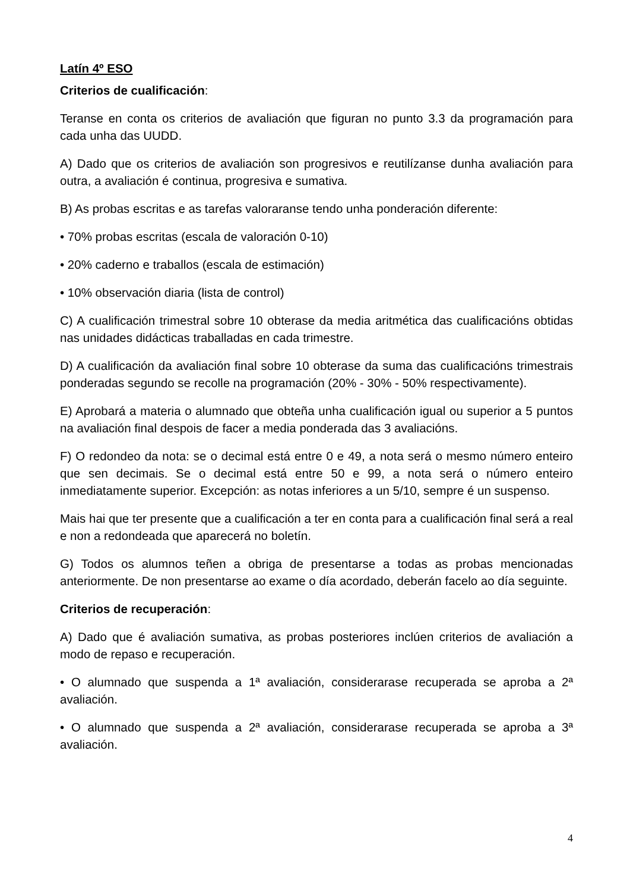Latín 4º ESO
Criterios de cualificación:
Teranse en conta os criterios de avaliación que figuran no punto 3.3 da programación para cada unha das UUDD.
A) Dado que os criterios de avaliación son progresivos e reutilízanse dunha avaliación para outra, a avaliación é continua, progresiva e sumativa.
B) As probas escritas e as tarefas valoraranse tendo unha ponderación diferente:
• 70% probas escritas (escala de valoración 0-10)
• 20% caderno e traballos (escala de estimación)
• 10% observación diaria (lista de control)
C) A cualificación trimestral sobre 10 obterase da media aritmética das cualificacións obtidas nas unidades didácticas traballadas en cada trimestre.
D) A cualificación da avaliación final sobre 10 obterase da suma das cualificacións trimestrais ponderadas segundo se recolle na programación (20% - 30% - 50% respectivamente).
E) Aprobará a materia o alumnado que obteña unha cualificación igual ou superior a 5 puntos na avaliación final despois de facer a media ponderada das 3 avaliacións.
F) O redondeo da nota: se o decimal está entre 0 e 49, a nota será o mesmo número enteiro que sen decimais. Se o decimal está entre 50 e 99, a nota será o número enteiro inmediatamente superior. Excepción: as notas inferiores a un 5/10, sempre é un suspenso.
Mais hai que ter presente que a cualificación a ter en conta para a cualificación final será a real e non a redondeada que aparecerá no boletín.
G) Todos os alumnos teñen a obriga de presentarse a todas as probas mencionadas anteriormente. De non presentarse ao exame o día acordado, deberán facelo ao día seguinte.
Criterios de recuperación:
A) Dado que é avaliación sumativa, as probas posteriores inclúen criterios de avaliación a modo de repaso e recuperación.
• O alumnado que suspenda a 1ª avaliación, considerarase recuperada se aproba a 2ª avaliación.
• O alumnado que suspenda a 2ª avaliación, considerarase recuperada se aproba a 3ª avaliación.
4